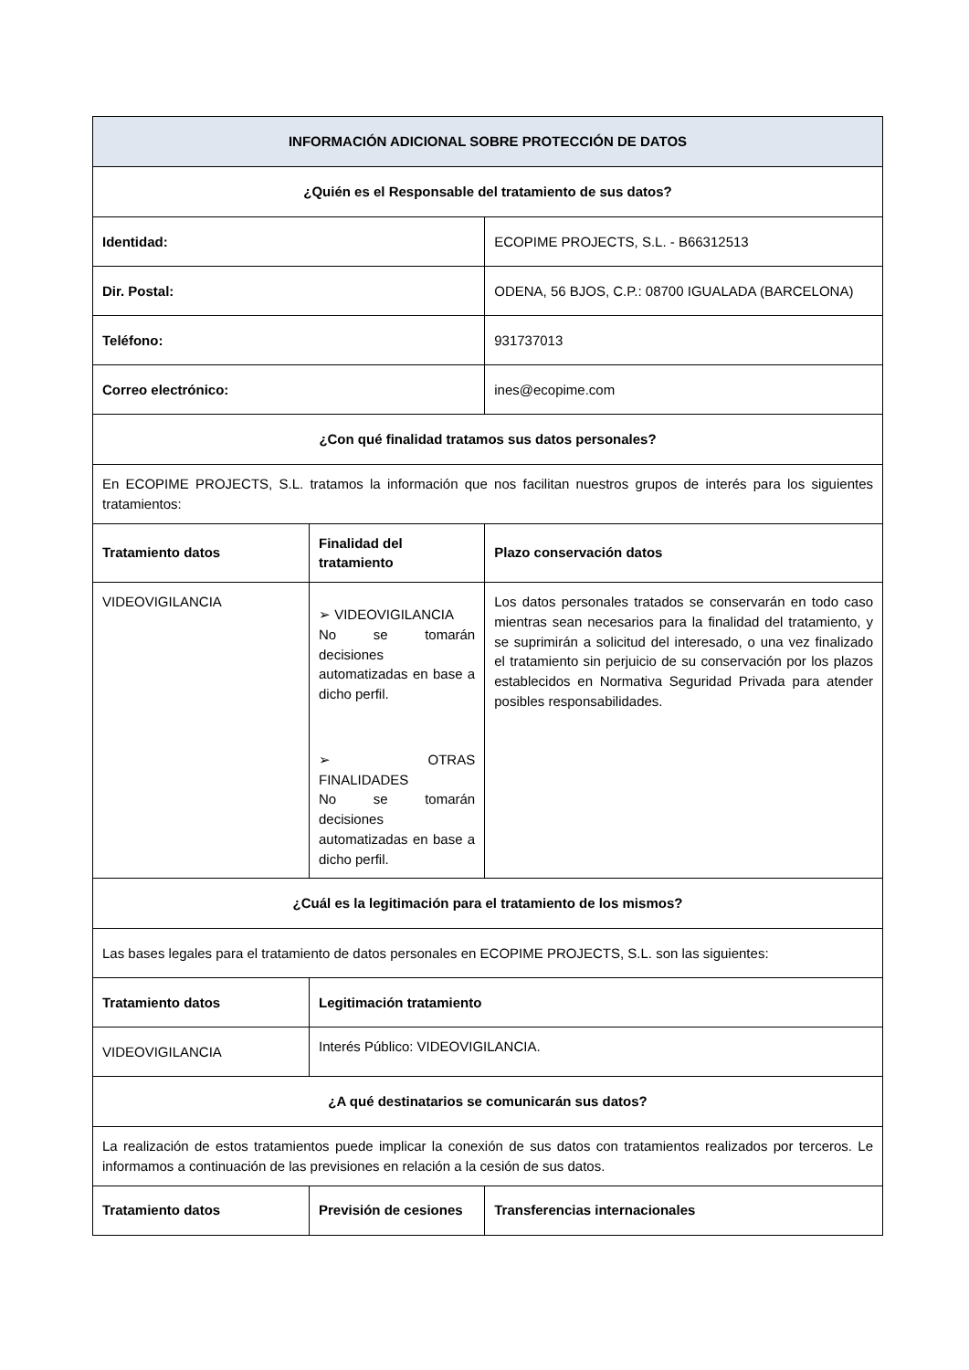| INFORMACIÓN ADICIONAL SOBRE PROTECCIÓN DE DATOS | | | |
| --- | --- | --- | --- |
| ¿Quién es el Responsable del tratamiento de sus datos? | | | |
| Identidad: | | ECOPIME PROJECTS, S.L. - B66312513 | |
| Dir. Postal: | | ODENA, 56 BJOS, C.P.: 08700 IGUALADA (BARCELONA) | |
| Teléfono: | | 931737013 | |
| Correo electrónico: | | ines@ecopime.com | |
| ¿Con qué finalidad tratamos sus datos personales? | | | |
| En ECOPIME PROJECTS, S.L. tratamos la información que nos facilitan nuestros grupos de interés para los siguientes tratamientos: | | | |
| Tratamiento datos | Finalidad del tratamiento | | Plazo conservación datos |
| VIDEOVIGILANCIA | ➢ VIDEOVIGILANCIA No se tomarán decisiones automatizadas en base a dicho perfil. ➢ OTRAS FINALIDADES No se tomarán decisiones automatizadas en base a dicho perfil. | | Los datos personales tratados se conservarán en todo caso mientras sean necesarios para la finalidad del tratamiento, y se suprimirán a solicitud del interesado, o una vez finalizado el tratamiento sin perjuicio de su conservación por los plazos establecidos en Normativa Seguridad Privada para atender posibles responsabilidades. |
| ¿Cuál es la legitimación para el tratamiento de los mismos? | | | |
| Las bases legales para el tratamiento de datos personales en ECOPIME PROJECTS, S.L. son las siguientes: | | | |
| Tratamiento datos | Legitimación tratamiento | | |
| VIDEOVIGILANCIA | Interés Público: VIDEOVIGILANCIA. | | |
| ¿A qué destinatarios se comunicarán sus datos? | | | |
| La realización de estos tratamientos puede implicar la conexión de sus datos con tratamientos realizados por terceros. Le informamos a continuación de las previsiones en relación a la cesión de sus datos. | | | |
| Tratamiento datos | Previsión de cesiones | | Transferencias internacionales |